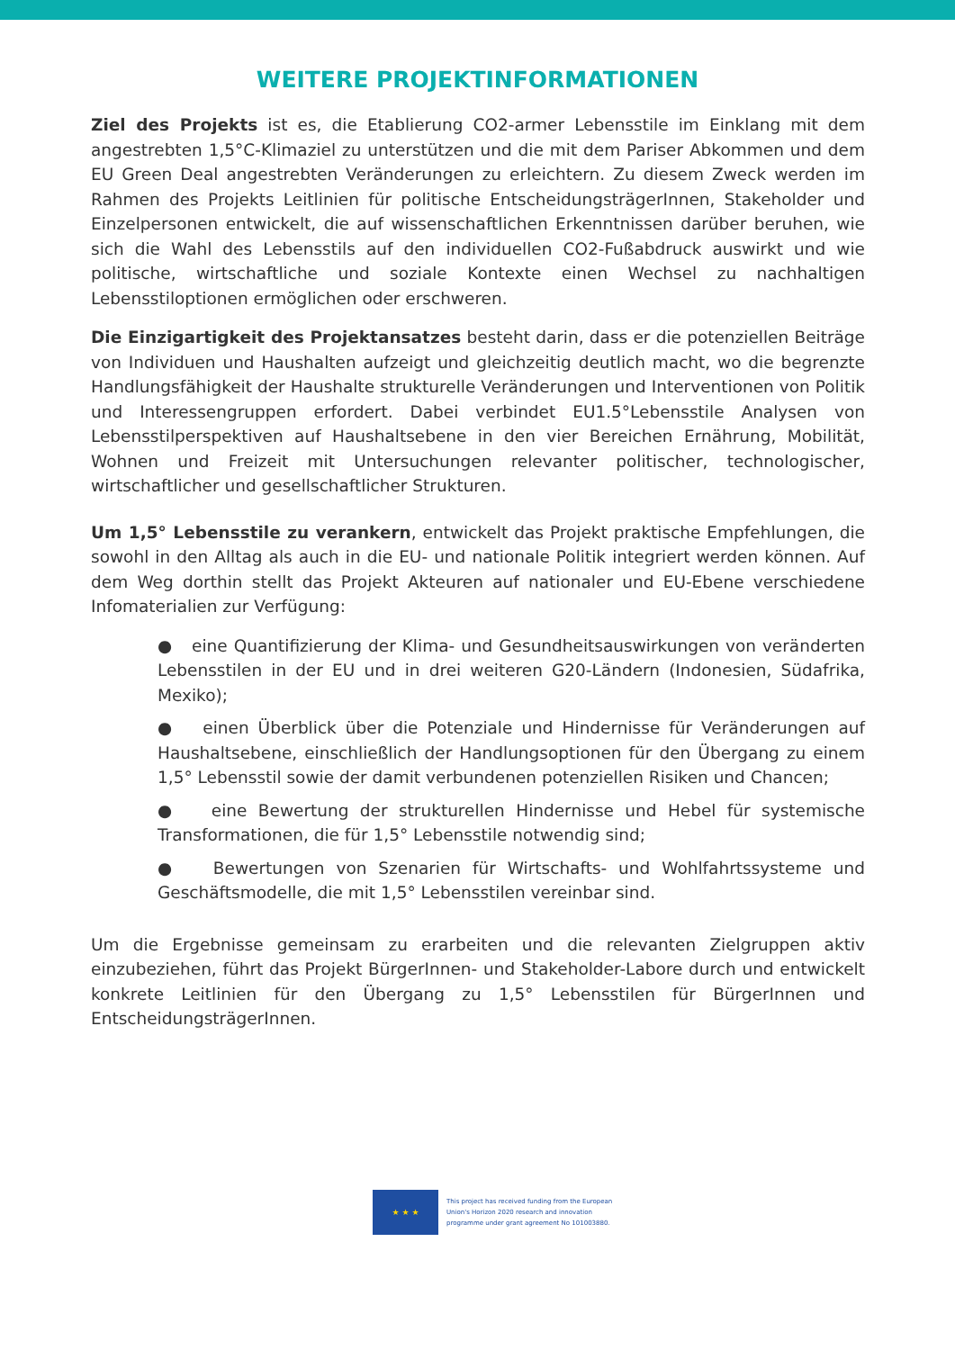WEITERE PROJEKTINFORMATIONEN
Ziel des Projekts ist es, die Etablierung CO2-armer Lebensstile im Einklang mit dem angestrebten 1,5°C-Klimaziel zu unterstützen und die mit dem Pariser Abkommen und dem EU Green Deal angestrebten Veränderungen zu erleichtern. Zu diesem Zweck werden im Rahmen des Projekts Leitlinien für politische EntscheidungsträgerInnen, Stakeholder und Einzelpersonen entwickelt, die auf wissenschaftlichen Erkenntnissen darüber beruhen, wie sich die Wahl des Lebensstils auf den individuellen CO2-Fußabdruck auswirkt und wie politische, wirtschaftliche und soziale Kontexte einen Wechsel zu nachhaltigen Lebensstiloptionen ermöglichen oder erschweren.
Die Einzigartigkeit des Projektansatzes besteht darin, dass er die potenziellen Beiträge von Individuen und Haushalten aufzeigt und gleichzeitig deutlich macht, wo die begrenzte Handlungsfähigkeit der Haushalte strukturelle Veränderungen und Interventionen von Politik und Interessengruppen erfordert. Dabei verbindet EU1.5°Lebensstile Analysen von Lebensstilperspektiven auf Haushaltsebene in den vier Bereichen Ernährung, Mobilität, Wohnen und Freizeit mit Untersuchungen relevanter politischer, technologischer, wirtschaftlicher und gesellschaftlicher Strukturen.
Um 1,5° Lebensstile zu verankern, entwickelt das Projekt praktische Empfehlungen, die sowohl in den Alltag als auch in die EU- und nationale Politik integriert werden können. Auf dem Weg dorthin stellt das Projekt Akteuren auf nationaler und EU-Ebene verschiedene Infomaterialien zur Verfügung:
● eine Quantifizierung der Klima- und Gesundheitsauswirkungen von veränderten Lebensstilen in der EU und in drei weiteren G20-Ländern (Indonesien, Südafrika, Mexiko);
● einen Überblick über die Potenziale und Hindernisse für Veränderungen auf Haushaltsebene, einschließlich der Handlungsoptionen für den Übergang zu einem 1,5° Lebensstil sowie der damit verbundenen potenziellen Risiken und Chancen;
● eine Bewertung der strukturellen Hindernisse und Hebel für systemische Transformationen, die für 1,5° Lebensstile notwendig sind;
● Bewertungen von Szenarien für Wirtschafts- und Wohlfahrtssysteme und Geschäftsmodelle, die mit 1,5° Lebensstilen vereinbar sind.
Um die Ergebnisse gemeinsam zu erarbeiten und die relevanten Zielgruppen aktiv einzubeziehen, führt das Projekt BürgerInnen- und Stakeholder-Labore durch und entwickelt konkrete Leitlinien für den Übergang zu 1,5° Lebensstilen für BürgerInnen und EntscheidungsträgerInnen.
★ ★ ★
This project has received funding from the European
Union's Horizon 2020 research and innovation
programme under grant agreement No 101003880.